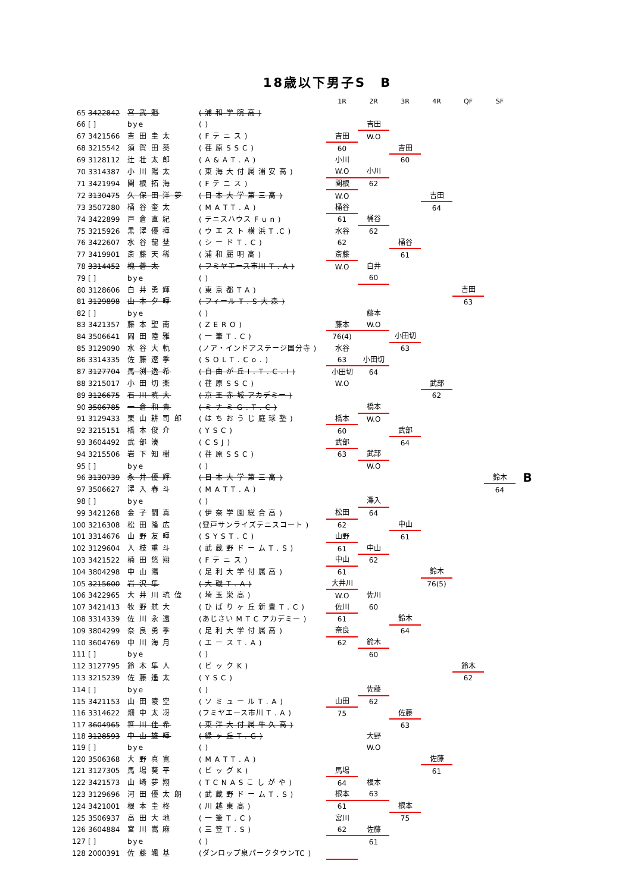18歳以下男子S　B
| | | | | 1R | 2R | 3R | 4R | QF | SF | |
| --- | --- | --- | --- | --- | --- | --- | --- | --- | --- | --- |
| 65 | 3422842 | 宮 武 魁 | ( 浦 和 学 院 高 ) | | | | | | | |
| 66 | [ ] | bye | ( ) | | 吉田 | | | | | |
| 67 | 3421566 | 吉 田 圭 太 | ( F テ ニ ス ) | 吉田 | W.O | | | | | |
| 68 | 3215542 | 須 賀 田 葵 | ( 荏 原 S S C ) | 60 | | 吉田 | | | | |
| 69 | 3128112 | 辻 壮 太 郎 | ( A & A T . A ) | 小川 | | 60 | | | | |
| 70 | 3314387 | 小 川 陽 太 | ( 東 海 大 付 属 浦 安 高 ) | W.O | 小川 | | | | | |
| 71 | 3421994 | 関 根 拓 海 | ( F テ ニ ス ) | 関根 | 62 | | | | | |
| 72 | 3130475 | 久 保 田 洋 夢 | ( 日 本 大 学 第 三 高 ) | W.O | | | 吉田 | | | |
| 73 | 3507280 | 桶 谷 奎 太 | ( M A T T . A ) | 桶谷 | | | 64 | | | |
| 74 | 3422899 | 戸 倉 直 紀 | ( テニスハウス F u n ) | 61 | 桶谷 | | | | | |
| 75 | 3215926 | 黒 澤 優 揮 | ( ウ エ ス ト 横 浜 T .C ) | 水谷 | 62 | | | | | |
| 76 | 3422607 | 水 谷 龍 埜 | ( シ ー ド T . C ) | 62 | | 桶谷 | | | | |
| 77 | 3419901 | 斎 藤 天 稀 | ( 浦 和 麗 明 高 ) | 斎藤 | | 61 | | | | |
| 78 | 3314452 | 槐 蒼 太 | ( フミヤエース市川 T . A ) | W.O | 白井 | | | | | |
| 79 | [ ] | bye | ( ) | | 60 | | | | | |
| 80 | 3128606 | 白 井 勇 輝 | ( 東 京 都 T A ) | | | | | 吉田 | | |
| 81 | 3129898 | 山 本 夕 暉 | ( フィール T . S 大 森 ) | | | | | 63 | | |
| 82 | [ ] | bye | ( ) | | 藤本 | | | | | |
| 83 | 3421357 | 藤 本 聖 南 | ( Z E R O ) | 藤本 | W.O | | | | | |
| 84 | 3506641 | 岡 田 陸 雅 | ( 一 筆 T . C ) | 76(4) | | 小田切 | | | | |
| 85 | 3129090 | 水 谷 大 軌 | (ノア・インドアステージ国分寺 ) | 水谷 | | 63 | | | | |
| 86 | 3314335 | 佐 藤 遼 季 | ( S O L T . C o . ) | 63 | 小田切 | | | | | |
| 87 | 3127704 | 馬 渕 逸 希 | ( 自 由 が 丘 I . T . C . I ) | 小田切 | 64 | | | | | |
| 88 | 3215017 | 小 田 切 楽 | ( 荏 原 S S C ) | W.O | | | 武部 | | | |
| 89 | 3126675 | 石 川 暁 大 | ( 京 王 赤 城 アカデミー ) | | | | 62 | | | |
| 90 | 3506785 | 一 倉 和 貴 | ( ミ ナ ミ G . T . C ) | | 橋本 | | | | | |
| 91 | 3129433 | 栗 山 耕 司 郎 | ( は ち お う じ 庭 球 塾 ) | 橋本 | W.O | | | | | |
| 92 | 3215151 | 橋 本 俊 介 | ( Y S C ) | 60 | | 武部 | | | | |
| 93 | 3604492 | 武 部 湊 | ( C S J ) | 武部 | | 64 | | | | |
| 94 | 3215506 | 岩 下 知 樹 | ( 荏 原 S S C ) | 63 | 武部 | | | | | |
| 95 | [ ] | bye | ( ) | | W.O | | | | | |
| 96 | 3130739 | 永 井 優 輝 | ( 日 本 大 学 第 三 高 ) | | | | | | 鈴木 | B |
| 97 | 3506627 | 澤 入 春 斗 | ( M A T T . A ) | | | | | | 64 | |
| 98 | [ ] | bye | ( ) | | 澤入 | | | | | |
| 99 | 3421268 | 金 子 闘 真 | ( 伊 奈 学 園 総 合 高 ) | 松田 | 64 | | | | | |
| 100 | 3216308 | 松 田 隆 広 | (登戸サンライズテニスコート ) | 62 | | 中山 | | | | |
| 101 | 3314676 | 山 野 友 暉 | ( S Y S T . C ) | 山野 | | 61 | | | | |
| 102 | 3129604 | 入 枝 重 斗 | ( 武 蔵 野 ド ー ム T . S ) | 61 | 中山 | | | | | |
| 103 | 3421522 | 楠 田 悠 翔 | ( F テ ニ ス ) | 中山 | 62 | | | | | |
| 104 | 3804298 | 中 山 陽 | ( 足 利 大 学 付 属 高 ) | 61 | | | 鈴木 | | | |
| 105 | 3215600 | 岩 沢 隼 | ( 大 磯 T . A ) | 大井川 | | | 76(5) | | | |
| 106 | 3422965 | 大 井 川 琉 偉 | ( 埼 玉 栄 高 ) | W.O | 佐川 | | | | | |
| 107 | 3421413 | 牧 野 航 大 | ( ひ ば り ヶ 丘 新 豊 T . C ) | 佐川 | 60 | | | | | |
| 108 | 3314339 | 佐 川 永 遠 | (あじさい M T C アカデミー ) | 61 | | 鈴木 | | | | |
| 109 | 3804299 | 奈 良 勇 季 | ( 足 利 大 学 付 属 高 ) | 奈良 | | 64 | | | | |
| 110 | 3604769 | 中 川 海 月 | ( エ ー ス T . A ) | 62 | 鈴木 | | | | | |
| 111 | [ ] | bye | ( ) | | 60 | | | | | |
| 112 | 3127795 | 鈴 木 隼 人 | ( ビ ッ ク K ) | | | | | 鈴木 | | |
| 113 | 3215239 | 佐 藤 遙 太 | ( Y S C ) | | | | | 62 | | |
| 114 | [ ] | bye | ( ) | | 佐藤 | | | | | |
| 115 | 3421153 | 山 田 陵 空 | ( ソ ミ ュ ー ル T . A ) | 山田 | 62 | | | | | |
| 116 | 3314622 | 畑 中 太 冴 | (フミヤエース市川 T . A ) | 75 | | 佐藤 | | | | |
| 117 | 3604965 | 笹 川 佳 希 | ( 東 洋 大 付 属 牛 久 高 ) | | | 63 | | | | |
| 118 | 3128593 | 中 山 雄 暉 | ( 緑 ヶ 丘 T . G ) | | 大野 | | | | | |
| 119 | [ ] | bye | ( ) | | W.O | | | | | |
| 120 | 3506368 | 大 野 真 寛 | ( M A T T . A ) | | | | 佐藤 | | | |
| 121 | 3127305 | 馬 場 葵 平 | ( ビ ッ グ K ) | 馬場 | | | 61 | | | |
| 122 | 3421573 | 山 崎 夢 翔 | ( T C N A S こ し が や ) | 64 | 根本 | | | | | |
| 123 | 3129696 | 河 田 優 太 朗 | ( 武 蔵 野 ド ー ム T . S ) | 根本 | 63 | | | | | |
| 124 | 3421001 | 根 本 圭 柊 | ( 川 越 東 高 ) | 61 | | 根本 | | | | |
| 125 | 3506937 | 高 田 大 地 | ( 一 筆 T . C ) | 宮川 | | 75 | | | | |
| 126 | 3604884 | 宮 川 嵩 麻 | ( 三 笠 T . S ) | 62 | 佐藤 | | | | | |
| 127 | [ ] | bye | ( ) | | 61 | | | | | |
| 128 | 2000391 | 佐 藤 颯 基 | (ダンロップ泉パークタウンTC ) | | | | | | | |